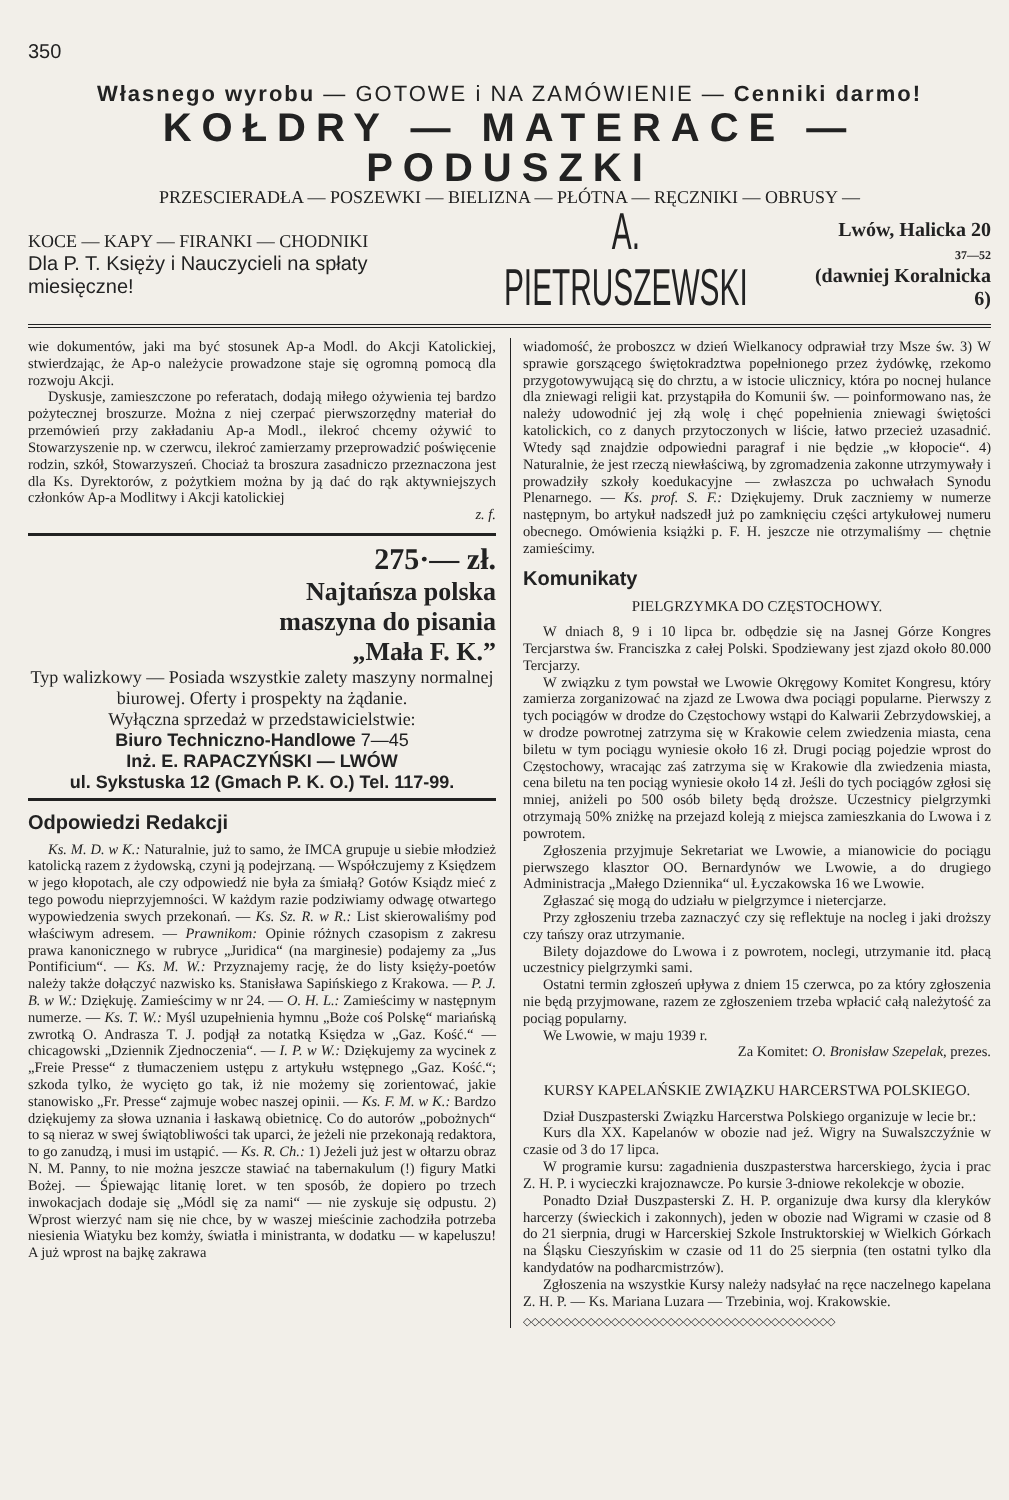350
Własnego wyrobu — GOTOWE i NA ZAMÓWIENIE — Cenniki darmo!
KOŁDRY — MATERACE — PODUSZKI
PRZESCIERADŁA — POSZEWKI — BIELIZNA — PŁÓTNA — RĘCZNIKI — OBRUSY —
KOCE — KAPY — FIRANKI — CHODNIKI
Dla P. T. Księży i Nauczycieli na spłaty miesięczne!
A. PIETRUSZEWSKI
Lwów, Halicka 20
37—52
(dawniej Koralnicka 6)
wie dokumentów, jaki ma być stosunek Ap-a Modl. do Akcji Katolickiej, stwierdzając, że Ap-o należycie prowadzone staje się ogromną pomocą dla rozwoju Akcji.
Dyskusje, zamieszczone po referatach, dodają miłego ożywienia tej bardzo pożytecznej broszurze. Można z niej czerpać pierwszorzędny materiał do przemówień przy zakładaniu Ap-a Modl., ilekroć chcemy ożywić to Stowarzyszenie np. w czerwcu, ilekroć zamierzamy przeprowadzić poświęcenie rodzin, szkół, Stowarzyszeń. Chociaż ta broszura zasadniczo przeznaczona jest dla Ks. Dyrektorów, z pożytkiem można by ją dać do rąk aktywniejszych członków Ap-a Modlitwy i Akcji katolickiej
z. f.
275·— zł.
Najtańsza polska
maszyna do pisania
„Mała F. K.”
Typ walizkowy — Posiada wszystkie zalety maszyny normalnej biurowej. Oferty i prospekty na żądanie.
Wyłączna sprzedaż w przedstawicielstwie:
Biuro Techniczno-Handlowe 7—45
Inż. E. RAPACZYŃSKI — LWÓW
ul. Sykstuska 12 (Gmach P. K. O.) Tel. 117-99.
Odpowiedzi Redakcji
Ks. M. D. w K.: Naturalnie, już to samo, że IMCA grupuje u siebie młodzież katolicką razem z żydowską, czyni ją podejrzaną. — Współczujemy z Księdzem w jego kłopotach, ale czy odpowiedź nie była za śmiałą? Gotów Ksiądz mieć z tego powodu nieprzyjemności. W każdym razie podziwiamy odwagę otwartego wypowiedzenia swych przekonań. — Ks. Sz. R. w R.: List skierowaliśmy pod właściwym adresem. — Prawnikom: Opinie różnych czasopism z zakresu prawa kanonicznego w rubryce „Juridica“ (na marginesie) podajemy za „Jus Pontificium“. — Ks. M. W.: Przyznajemy rację, że do listy księży-poetów należy także dołączyć nazwisko ks. Stanisława Sapińskiego z Krakowa. — P. J. B. w W.: Dziękuję. Zamieścimy w nr 24. — O. H. L.: Zamieścimy w następnym numerze. — Ks. T. W.: Myśl uzupełnienia hymnu „Boże coś Polskę“ mariańską zwrotką O. Andrasza T. J. podjął za notatką Księdza w „Gaz. Kość.“ — chicagowski „Dziennik Zjednoczenia“. — I. P. w W.: Dziękujemy za wycinek z „Freie Presse“ z tłumaczeniem ustępu z artykułu wstępnego „Gaz. Kość.“; szkoda tylko, że wycięto go tak, iż nie możemy się zorientować, jakie stanowisko „Fr. Presse“ zajmuje wobec naszej opinii. — Ks. F. M. w K.: Bardzo dziękujemy za słowa uznania i łaskawą obietnicę. Co do autorów „pobożnych“ to są nieraz w swej świątobliwości tak uparci, że jeżeli nie przekonają redaktora, to go zanudzą, i musi im ustąpić. — Ks. R. Ch.: 1) Jeżeli już jest w ołtarzu obraz N. M. Panny, to nie można jeszcze stawiać na tabernakulum (!) figury Matki Bożej. — Śpiewając litanię loret. w ten sposób, że dopiero po trzech inwokacjach dodaje się „Módl się za nami“ — nie zyskuje się odpustu. 2) Wprost wierzyć nam się nie chce, by w waszej mieścinie zachodziła potrzeba niesienia Wiatyku bez komży, światła i ministranta, w dodatku — w kapeluszu! A już wprost na bajkę zakrawa
wiadomość, że proboszcz w dzień Wielkanocy odprawiał trzy Msze św. 3) W sprawie gorszącego świętokradztwa popełnionego przez żydówkę, rzekomo przygotowywującą się do chrztu, a w istocie ulicznicy, która po nocnej hulance dla zniewagi religii kat. przystąpiła do Komunii św. — poinformowano nas, że należy udowodnić jej złą wolę i chęć popełnienia zniewagi świętości katolickich, co z danych przytoczonych w liście, łatwo przecież uzasadnić. Wtedy sąd znajdzie odpowiedni paragraf i nie będzie „w kłopocie“. 4) Naturalnie, że jest rzeczą niewłaściwą, by zgromadzenia zakonne utrzymywały i prowadziły szkoły koedukacyjne — zwłaszcza po uchwałach Synodu Plenarnego. — Ks. prof. S. F.: Dziękujemy. Druk zaczniemy w numerze następnym, bo artykuł nadszedł już po zamknięciu części artykułowej numeru obecnego. Omówienia książki p. F. H. jeszcze nie otrzymaliśmy — chętnie zamieścimy.
Komunikaty
PIELGRZYMKA DO CZĘSTOCHOWY.
W dniach 8, 9 i 10 lipca br. odbędzie się na Jasnej Górze Kongres Tercjarstwa św. Franciszka z całej Polski. Spodziewany jest zjazd około 80.000 Tercjarzy.
W związku z tym powstał we Lwowie Okręgowy Komitet Kongresu, który zamierza zorganizować na zjazd ze Lwowa dwa pociągi popularne. Pierwszy z tych pociągów w drodze do Częstochowy wstąpi do Kalwarii Zebrzydowskiej, a w drodze powrotnej zatrzyma się w Krakowie celem zwiedzenia miasta, cena biletu w tym pociągu wyniesie około 16 zł. Drugi pociąg pojedzie wprost do Częstochowy, wracając zaś zatrzyma się w Krakowie dla zwiedzenia miasta, cena biletu na ten pociąg wyniesie około 14 zł. Jeśli do tych pociągów zgłosi się mniej, aniżeli po 500 osób bilety będą droższe. Uczestnicy pielgrzymki otrzymają 50% zniżkę na przejazd koleją z miejsca zamieszkania do Lwowa i z powrotem.
Zgłoszenia przyjmuje Sekretariat we Lwowie, a mianowicie do pociągu pierwszego klasztor OO. Bernardynów we Lwowie, a do drugiego Administracja „Małego Dziennika“ ul. Łyczakowska 16 we Lwowie.
Zgłaszać się mogą do udziału w pielgrzymce i nietercjarze.
Przy zgłoszeniu trzeba zaznaczyć czy się reflektuje na nocleg i jaki droższy czy tańszy oraz utrzymanie.
Bilety dojazdowe do Lwowa i z powrotem, noclegi, utrzymanie itd. płacą uczestnicy pielgrzymki sami.
Ostatni termin zgłoszeń upływa z dniem 15 czerwca, po za który zgłoszenia nie będą przyjmowane, razem ze zgłoszeniem trzeba wpłacić całą należytość za pociąg popularny.
We Lwowie, w maju 1939 r.
Za Komitet: O. Bronisław Szepelak, prezes.
KURSY KAPELAŃSKIE ZWIĄZKU HARCERSTWA POLSKIEGO.
Dział Duszpasterski Związku Harcerstwa Polskiego organizuje w lecie br.:
Kurs dla XX. Kapelanów w obozie nad jeź. Wigry na Suwalszczyźnie w czasie od 3 do 17 lipca.
W programie kursu: zagadnienia duszpasterstwa harcerskiego, życia i prac Z. H. P. i wycieczki krajoznawcze. Po kursie 3-dniowe rekolekcje w obozie.
Ponadto Dział Duszpasterski Z. H. P. organizuje dwa kursy dla kleryków harcerzy (świeckich i zakonnych), jeden w obozie nad Wigrami w czasie od 8 do 21 sierpnia, drugi w Harcerskiej Szkole Instruktorskiej w Wielkich Górkach na Śląsku Cieszyńskim w czasie od 11 do 25 sierpnia (ten ostatni tylko dla kandydatów na podharcmistrzów).
Zgłoszenia na wszystkie Kursy należy nadsyłać na ręce naczelnego kapelana Z. H. P. — Ks. Mariana Luzara — Trzebinia, woj. Krakowskie.
◇◇◇◇◇◇◇◇◇◇◇◇◇◇◇◇◇◇◇◇◇◇◇◇◇◇◇◇◇◇◇◇◇◇◇◇◇◇◇